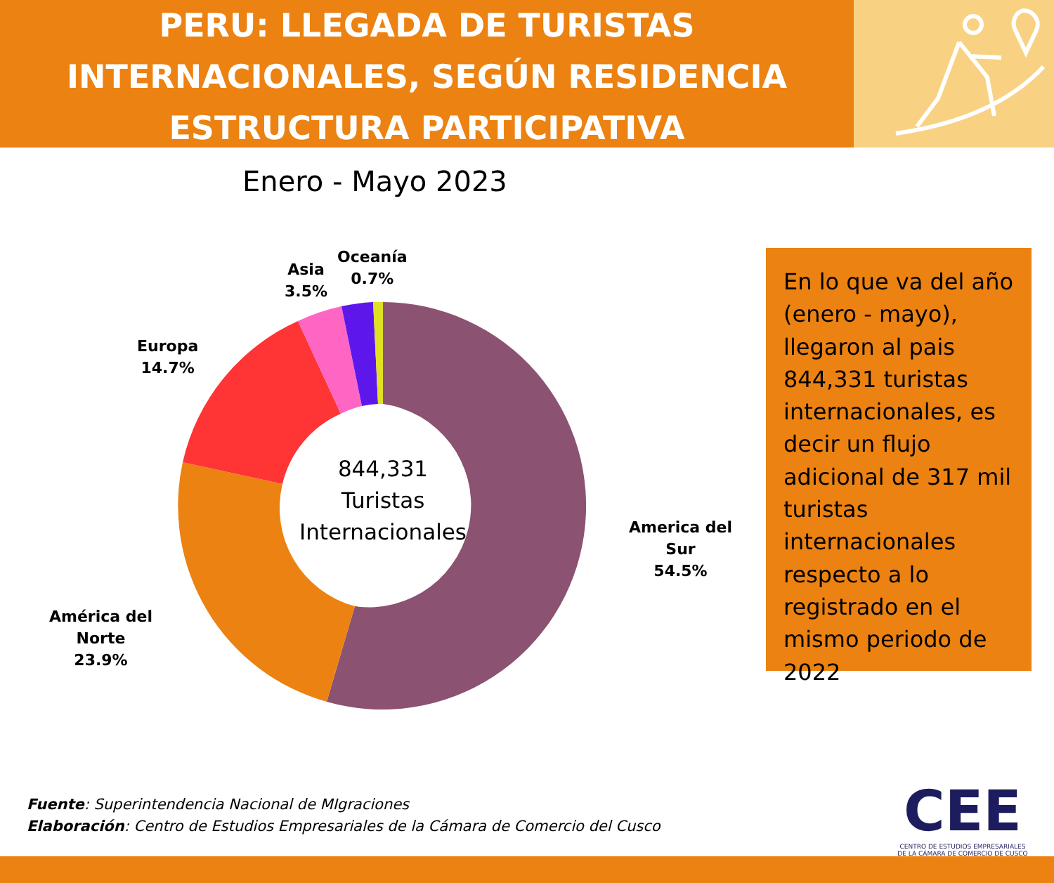PERU: LLEGADA DE TURISTAS
INTERNACIONALES, SEGÚN RESIDENCIA
ESTRUCTURA PARTICIPATIVA
Enero - Mayo 2023
844,331
Turistas
Internacionales
Oceanía
0.7%
Asia
3.5%
Europa
14.7%
America del
Sur
54.5%
América del
Norte
23.9%
En lo que va del año (enero - mayo), llegaron al pais 844,331 turistas internacionales, es decir un flujo adicional de 317 mil turistas internacionales respecto a lo registrado en el mismo periodo de 2022
Fuente: Superintendencia Nacional de MIgraciones
Elaboración: Centro de Estudios Empresariales de la Cámara de Comercio del Cusco
CEE
CENTRO DE ESTUDIOS EMPRESARIALES
DE LA CÁMARA DE COMERCIO DE CUSCO